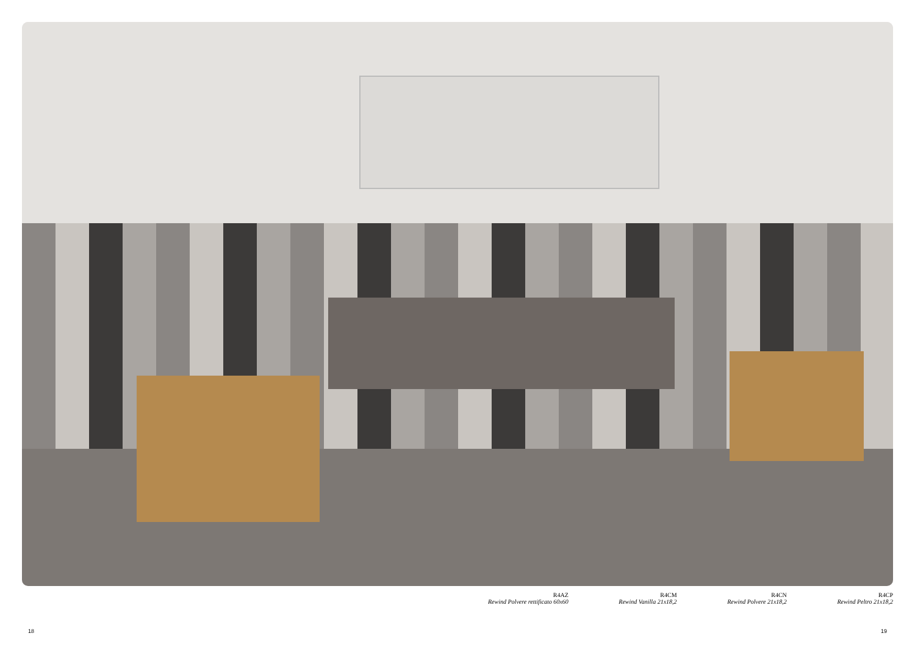R4AZ
Rewind Polvere rettificato 60x60
R4CM
Rewind Vanilla 21x18,2
R4CN
Rewind Polvere 21x18,2
R4CP
Rewind Peltro 21x18,2
18 19